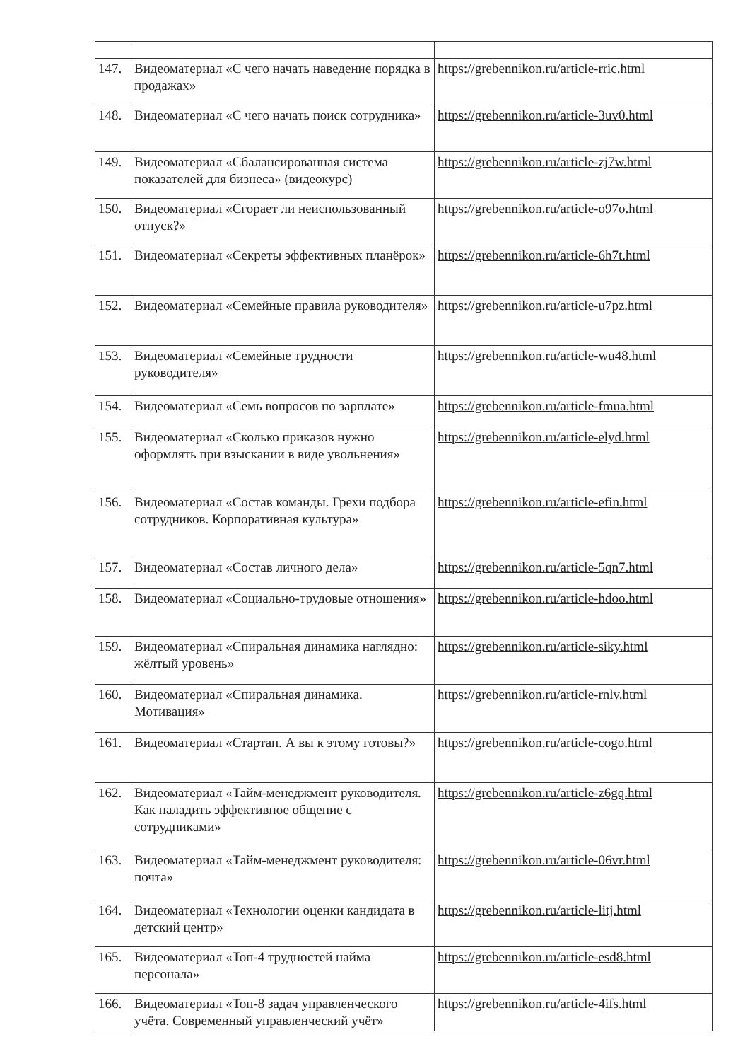| 147. | Видеоматериал «С чего начать наведение порядка в продажах» | https://grebennikon.ru/article-rric.html |
| 148. | Видеоматериал «С чего начать поиск сотрудника» | https://grebennikon.ru/article-3uv0.html |
| 149. | Видеоматериал «Сбалансированная система показателей для бизнеса» (видеокурс) | https://grebennikon.ru/article-zj7w.html |
| 150. | Видеоматериал «Сгорает ли неиспользованный отпуск?» | https://grebennikon.ru/article-o97o.html |
| 151. | Видеоматериал «Секреты эффективных планёрок» | https://grebennikon.ru/article-6h7t.html |
| 152. | Видеоматериал «Семейные правила руководителя» | https://grebennikon.ru/article-u7pz.html |
| 153. | Видеоматериал «Семейные трудности руководителя» | https://grebennikon.ru/article-wu48.html |
| 154. | Видеоматериал «Семь вопросов по зарплате» | https://grebennikon.ru/article-fmua.html |
| 155. | Видеоматериал «Сколько приказов нужно оформлять при взыскании в виде увольнения» | https://grebennikon.ru/article-elyd.html |
| 156. | Видеоматериал «Состав команды. Грехи подбора сотрудников. Корпоративная культура» | https://grebennikon.ru/article-efin.html |
| 157. | Видеоматериал «Состав личного дела» | https://grebennikon.ru/article-5qn7.html |
| 158. | Видеоматериал «Социально-трудовые отношения» | https://grebennikon.ru/article-hdoo.html |
| 159. | Видеоматериал «Спиральная динамика наглядно: жёлтый уровень» | https://grebennikon.ru/article-siky.html |
| 160. | Видеоматериал «Спиральная динамика. Мотивация» | https://grebennikon.ru/article-rnlv.html |
| 161. | Видеоматериал «Стартап. А вы к этому готовы?» | https://grebennikon.ru/article-cogo.html |
| 162. | Видеоматериал «Тайм-менеджмент руководителя. Как наладить эффективное общение с сотрудниками» | https://grebennikon.ru/article-z6gq.html |
| 163. | Видеоматериал «Тайм-менеджмент руководителя: почта» | https://grebennikon.ru/article-06vr.html |
| 164. | Видеоматериал «Технологии оценки кандидата в детский центр» | https://grebennikon.ru/article-litj.html |
| 165. | Видеоматериал «Топ-4 трудностей найма персонала» | https://grebennikon.ru/article-esd8.html |
| 166. | Видеоматериал «Топ-8 задач управленческого учёта. Современный управленческий учёт» | https://grebennikon.ru/article-4ifs.html |